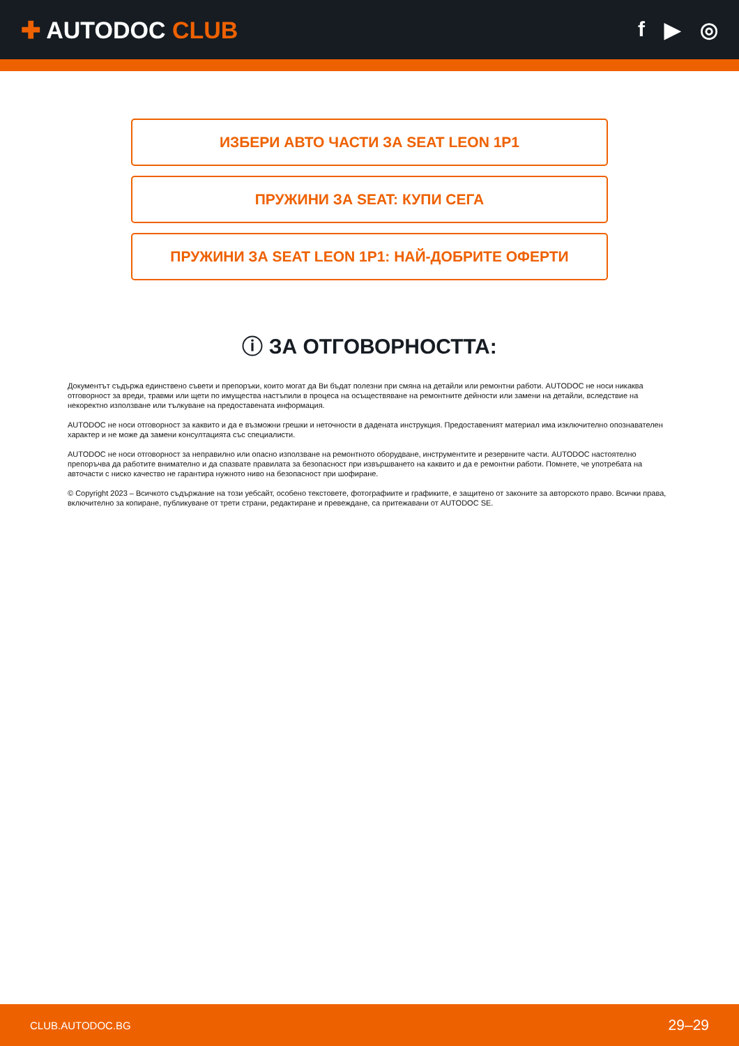✚ AUTODOC CLUB f ▶ ◎
ИЗБЕРИ АВТО ЧАСТИ ЗА SEAT LEON 1P1
ПРУЖИНИ ЗА SEAT: КУПИ СЕГА
ПРУЖИНИ ЗА SEAT LEON 1P1: НАЙ-ДОБРИТЕ ОФЕРТИ
ⓘ ЗА ОТГОВОРНОСТТА:
Документът съдържа единствено съвети и препоръки, които могат да Ви бъдат полезни при смяна на детайли или ремонтни работи. AUTODOC не носи никаква отговорност за вреди, травми или щети по имущества настъпили в процеса на осъществяване на ремонтните дейности или замени на детайли, вследствие на некоректно използване или тълкуване на предоставената информация.
AUTODOC не носи отговорност за каквито и да е възможни грешки и неточности в дадената инструкция. Предоставеният материал има изключително опознавателен характер и не може да замени консултацията със специалисти.
AUTODOC не носи отговорност за неправилно или опасно използване на ремонтното оборудване, инструментите и резервните части. AUTODOC настоятелно препоръчва да работите внимателно и да спазвате правилата за безопасност при извършването на каквито и да е ремонтни работи. Помнете, че употребата на авточасти с ниско качество не гарантира нужното ниво на безопасност при шофиране.
© Copyright 2023 – Всичкото съдържание на този уебсайт, особено текстовете, фотографиите и графиките, е защитено от законите за авторското право. Всички права, включително за копиране, публикуване от трети страни, редактиране и превеждане, са притежавани от AUTODOC SE.
CLUB.AUTODOC.BG 29–29